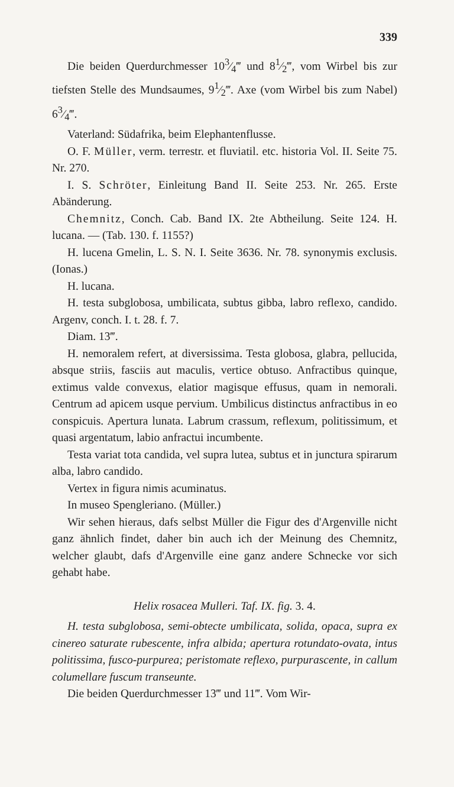339
Die beiden Querdurchmesser 103⁄4‴ und 81⁄2‴, vom Wirbel bis zur tiefsten Stelle des Mundsaumes, 91⁄2‴. Axe (vom Wirbel bis zum Nabel) 63⁄4‴.
Vaterland: Südafrika, beim Elephantenflusse.
O. F. Müller, verm. terrestr. et fluviatil. etc. historia Vol. II. Seite 75. Nr. 270.
I. S. Schröter, Einleitung Band II. Seite 253. Nr. 265. Erste Abänderung.
Chemnitz, Conch. Cab. Band IX. 2te Abtheilung. Seite 124. H. lucana. — (Tab. 130. f. 1155?)
H. lucena Gmelin, L. S. N. I. Seite 3636. Nr. 78. synonymis exclusis. (Ionas.)
H. lucana.
H. testa subglobosa, umbilicata, subtus gibba, labro reflexo, candido. Argenv, conch. I. t. 28. f. 7.
Diam. 13‴.
H. nemoralem refert, at diversissima. Testa globosa, glabra, pellucida, absque striis, fasciis aut maculis, vertice obtuso. Anfractibus quinque, extimus valde convexus, elatior magisque effusus, quam in nemorali. Centrum ad apicem usque pervium. Umbilicus distinctus anfractibus in eo conspicuis. Apertura lunata. Labrum crassum, reflexum, politissimum, et quasi argentatum, labio anfractui incumbente.
Testa variat tota candida, vel supra lutea, subtus et in junctura spirarum alba, labro candido.
Vertex in figura nimis acuminatus.
In museo Spengleriano. (Müller.)
Wir sehen hieraus, dafs selbst Müller die Figur des d'Argenville nicht ganz ähnlich findet, daher bin auch ich der Meinung des Chemnitz, welcher glaubt, dafs d'Argenville eine ganz andere Schnecke vor sich gehabt habe.
Helix rosacea Mulleri. Taf. IX. fig. 3. 4.
H. testa subglobosa, semi-obtecte umbilicata, solida, opaca, supra ex cinereo saturate rubescente, infra albida; apertura rotundato-ovata, intus politissima, fusco-purpurea; peristomate reflexo, purpurascente, in callum columellare fuscum transeunte.
Die beiden Querdurchmesser 13‴ und 11‴. Vom Wir-